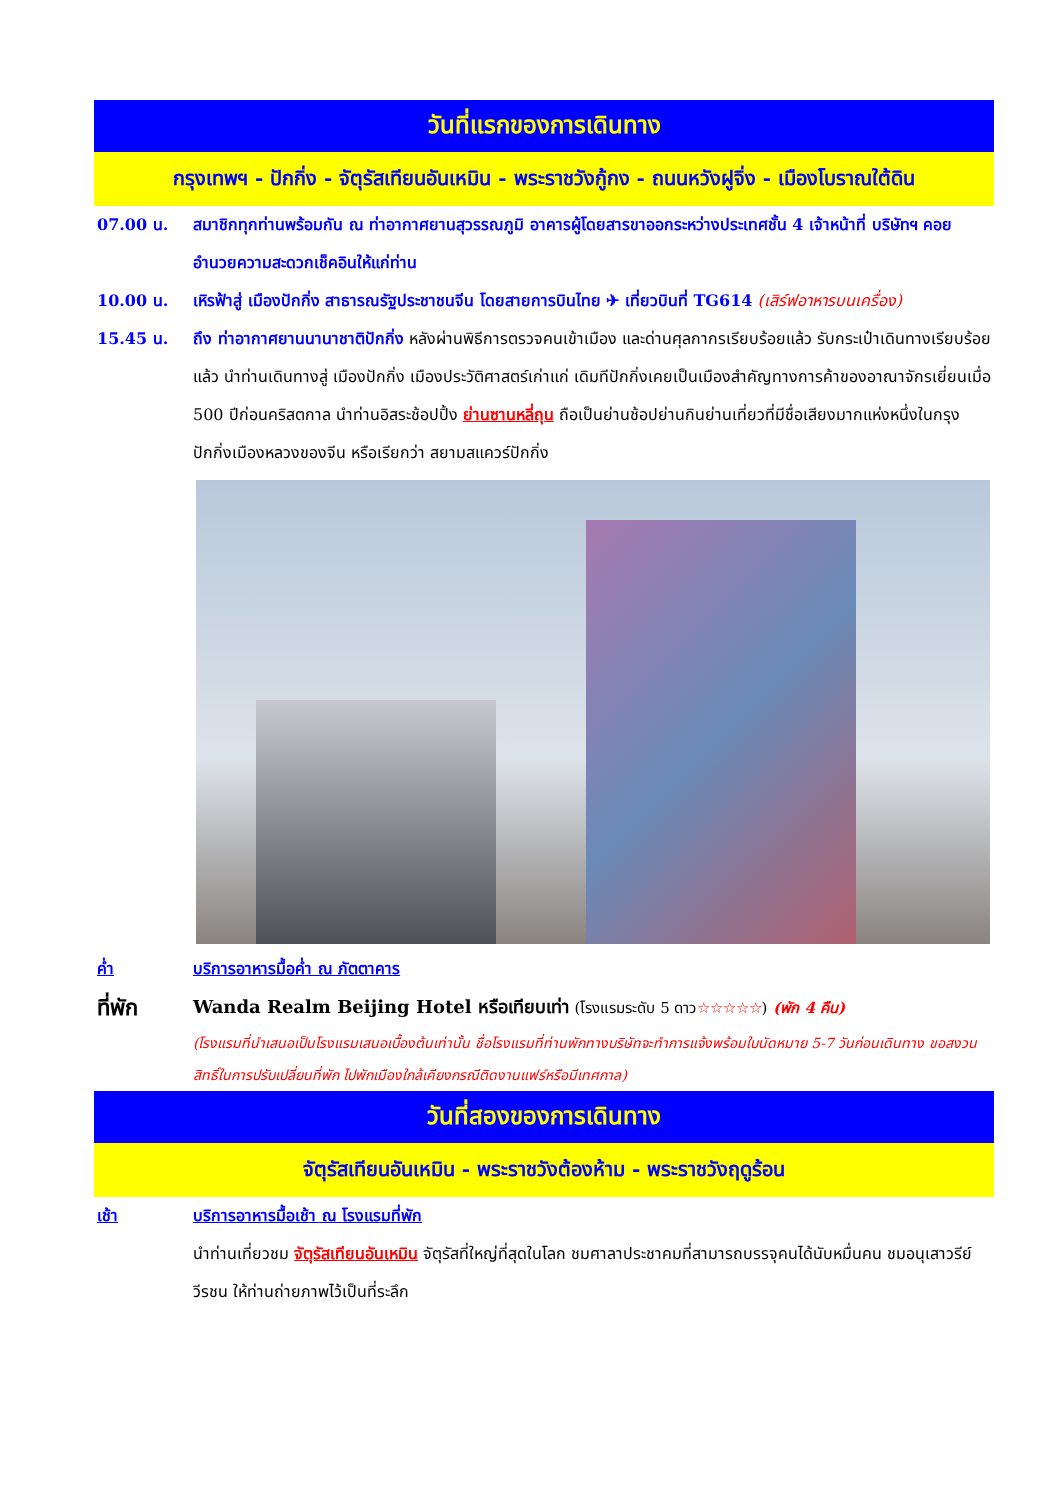วันที่แรกของการเดินทาง
กรุงเทพฯ - ปักกิ่ง - จัตุรัสเทียนอันเหมิน - พระราชวังกู้กง - ถนนหวังฝูจิ่ง - เมืองโบราณใต้ดิน
07.00 น. สมาชิกทุกท่านพร้อมกัน ณ ท่าอากาศยานสุวรรณภูมิ อาคารผู้โดยสารขาออกระหว่างประเทศชั้น 4 เจ้าหน้าที่ บริษัทฯ คอยอำนวยความสะดวกเช็คอินให้แก่ท่าน
10.00 น. เหิรฟ้าสู่ เมืองปักกิ่ง สาธารณรัฐประชาชนจีน โดยสายการบินไทย ✈ เที่ยวบินที่ TG614 (เสิร์ฟอาหารบนเครื่อง)
15.45 น. ถึง ท่าอากาศยานนานาชาติปักกิ่ง หลังผ่านพิธีการตรวจคนเข้าเมือง และด่านศุลกากรเรียบร้อยแล้ว รับกระเป๋าเดินทางเรียบร้อยแล้ว นำท่านเดินทางสู่ เมืองปักกิ่ง เมืองประวัติศาสตร์เก่าแก่ เดิมทีปักกิ่งเคยเป็นเมืองสำคัญทางการค้าของอาณาจักรเยี่ยนเมื่อ 500 ปีก่อนคริสตกาล นำท่านอิสระช้อปปิ้ง ย่านซานหลี่ถุน ถือเป็นย่านช้อปย่านกินย่านเที่ยวที่มีชื่อเสียงมากแห่งหนึ่งในกรุงปักกิ่งเมืองหลวงของจีน หรือเรียกว่า สยามสแควร์ปักกิ่ง
ค่ำ บริการอาหารมื้อค่ำ ณ ภัตตาคาร
ที่พัก
Wanda Realm Beijing Hotel หรือเทียบเท่า (โรงแรมระดับ 5 ดาว☆☆☆☆☆) (พัก 4 คืน)
(โรงแรมที่นำเสนอเป็นโรงแรมเสนอเบื้องต้นเท่านั้น ชื่อโรงแรมที่ท่านพักทางบริษัทจะทำการแจ้งพร้อมใบนัดหมาย 5-7 วันก่อนเดินทาง ขอสงวนสิทธิ์ในการปรับเปลี่ยนที่พัก ไปพักเมืองใกล้เคียงกรณีติดงานแฟร์หรือมีเทศกาล)
วันที่สองของการเดินทาง
จัตุรัสเทียนอันเหมิน - พระราชวังต้องห้าม - พระราชวังฤดูร้อน
เช้า บริการอาหารมื้อเช้า ณ โรงแรมที่พัก
นำท่านเที่ยวชม จัตุรัสเทียนอันเหมิน จัตุรัสที่ใหญ่ที่สุดในโลก ชมศาลาประชาคมที่สามารถบรรจุคนได้นับหมื่นคน ชมอนุเสาวรีย์วีรชน ให้ท่านถ่ายภาพไว้เป็นที่ระลึก